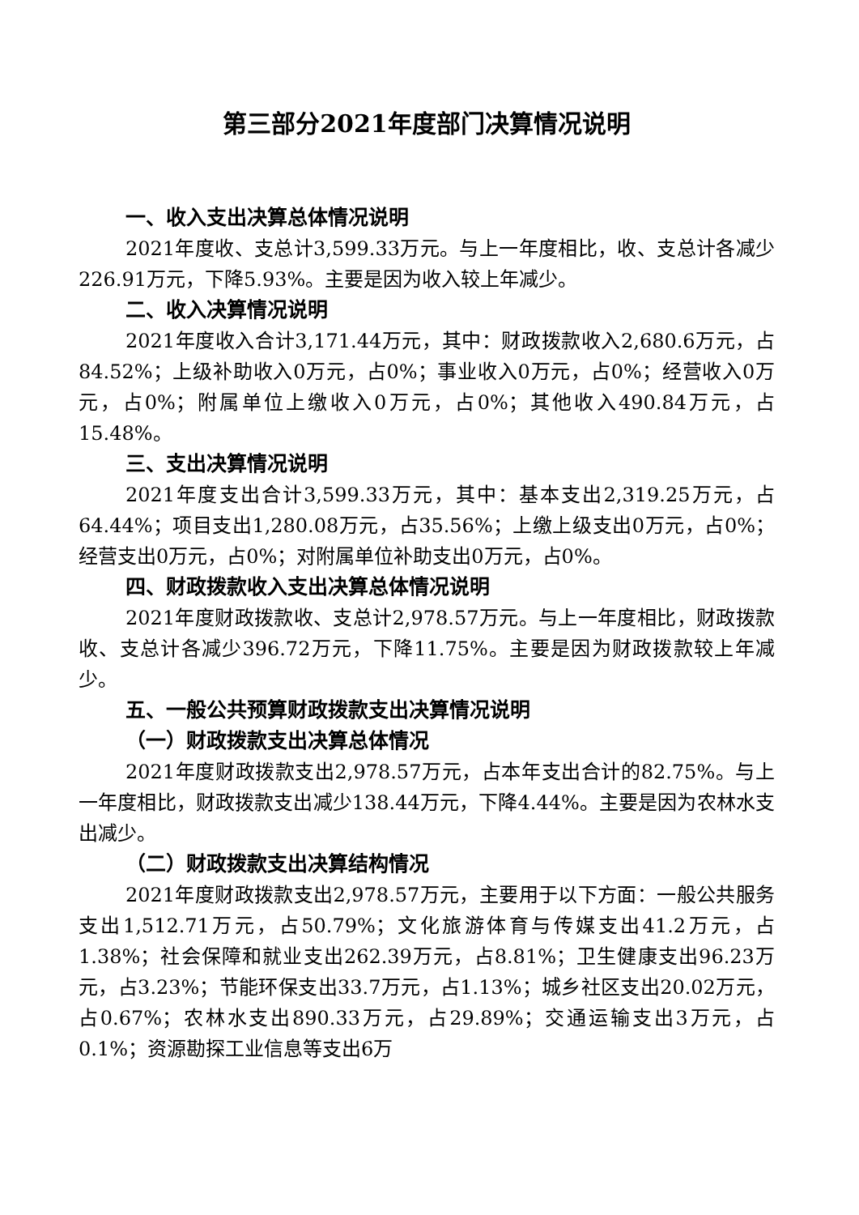第三部分2021年度部门决算情况说明
一、收入支出决算总体情况说明
2021年度收、支总计3,599.33万元。与上一年度相比，收、支总计各减少226.91万元，下降5.93%。主要是因为收入较上年减少。
二、收入决算情况说明
2021年度收入合计3,171.44万元，其中：财政拨款收入2,680.6万元，占84.52%；上级补助收入0万元，占0%；事业收入0万元，占0%；经营收入0万元，占0%；附属单位上缴收入0万元，占0%；其他收入490.84万元，占15.48%。
三、支出决算情况说明
2021年度支出合计3,599.33万元，其中：基本支出2,319.25万元，占64.44%；项目支出1,280.08万元，占35.56%；上缴上级支出0万元，占0%；经营支出0万元，占0%；对附属单位补助支出0万元，占0%。
四、财政拨款收入支出决算总体情况说明
2021年度财政拨款收、支总计2,978.57万元。与上一年度相比，财政拨款收、支总计各减少396.72万元，下降11.75%。主要是因为财政拨款较上年减少。
五、一般公共预算财政拨款支出决算情况说明
（一）财政拨款支出决算总体情况
2021年度财政拨款支出2,978.57万元，占本年支出合计的82.75%。与上一年度相比，财政拨款支出减少138.44万元，下降4.44%。主要是因为农林水支出减少。
（二）财政拨款支出决算结构情况
2021年度财政拨款支出2,978.57万元，主要用于以下方面：一般公共服务支出1,512.71万元，占50.79%；文化旅游体育与传媒支出41.2万元，占1.38%；社会保障和就业支出262.39万元，占8.81%；卫生健康支出96.23万元，占3.23%；节能环保支出33.7万元，占1.13%；城乡社区支出20.02万元，占0.67%；农林水支出890.33万元，占29.89%；交通运输支出3万元，占0.1%；资源勘探工业信息等支出6万